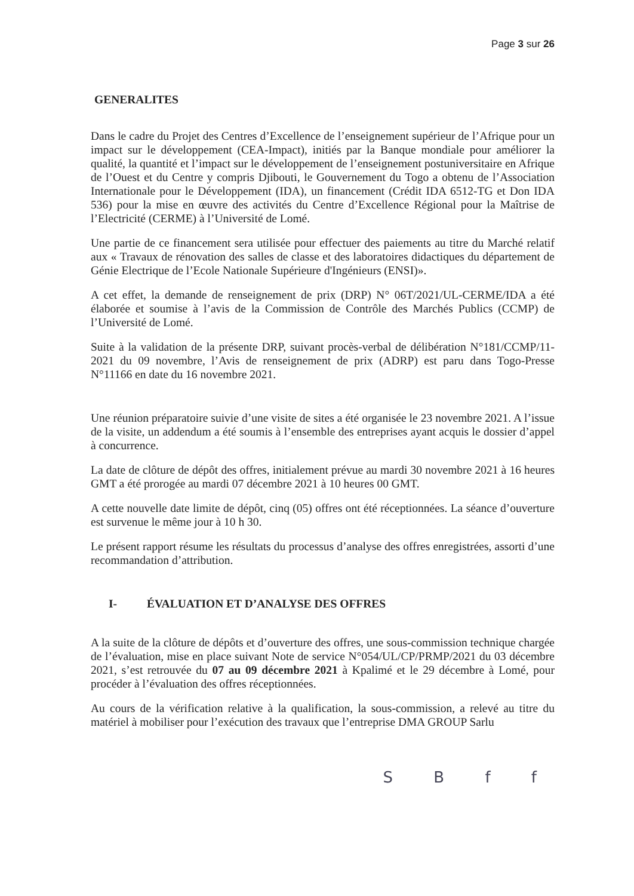Page 3 sur 26
GENERALITES
Dans le cadre du Projet des Centres d’Excellence de l’enseignement supérieur de l’Afrique pour un impact sur le développement (CEA-Impact), initiés par la Banque mondiale pour améliorer la qualité, la quantité et l’impact sur le développement de l’enseignement postuniversitaire en Afrique de l’Ouest et du Centre y compris Djibouti, le Gouvernement du Togo a obtenu de l’Association Internationale pour le Développement (IDA), un financement (Crédit IDA 6512-TG et Don IDA 536) pour la mise en œuvre des activités du Centre d’Excellence Régional pour la Maîtrise de l’Electricité (CERME) à l’Université de Lomé.
Une partie de ce financement sera utilisée pour effectuer des paiements au titre du Marché relatif aux « Travaux de rénovation des salles de classe et des laboratoires didactiques du département de Génie Electrique de l’Ecole Nationale Supérieure d'Ingénieurs (ENSI)».
A cet effet, la demande de renseignement de prix (DRP) N° 06T/2021/UL-CERME/IDA a été élaborée et soumise à l’avis de la Commission de Contrôle des Marchés Publics (CCMP) de l’Université de Lomé.
Suite à la validation de la présente DRP, suivant procès-verbal de délibération N°181/CCMP/11-2021 du 09 novembre, l’Avis de renseignement de prix (ADRP) est paru dans Togo-Presse N°11166 en date du 16 novembre 2021.
Une réunion préparatoire suivie d’une visite de sites a été organisée le 23 novembre 2021. A l’issue de la visite, un addendum a été soumis à l’ensemble des entreprises ayant acquis le dossier d’appel à concurrence.
La date de clôture de dépôt des offres, initialement prévue au mardi 30 novembre 2021 à 16 heures GMT a été prorogée au mardi 07 décembre 2021 à 10 heures 00 GMT.
A cette nouvelle date limite de dépôt, cinq (05) offres ont été réceptionnées. La séance d’ouverture est survenue le même jour à 10 h 30.
Le présent rapport résume les résultats du processus d’analyse des offres enregistrées, assorti d’une recommandation d’attribution.
I- ÉVALUATION ET D’ANALYSE DES OFFRES
A la suite de la clôture de dépôts et d’ouverture des offres, une sous-commission technique chargée de l’évaluation, mise en place suivant Note de service N°054/UL/CP/PRMP/2021 du 03 décembre 2021, s’est retrouvée du 07 au 09 décembre 2021 à Kpalimé et le 29 décembre à Lomé, pour procéder à l’évaluation des offres réceptionnées.
Au cours de la vérification relative à la qualification, la sous-commission, a relevé au titre du matériel à mobiliser pour l’exécution des travaux que l’entreprise DMA GROUP Sarlu
S B f f